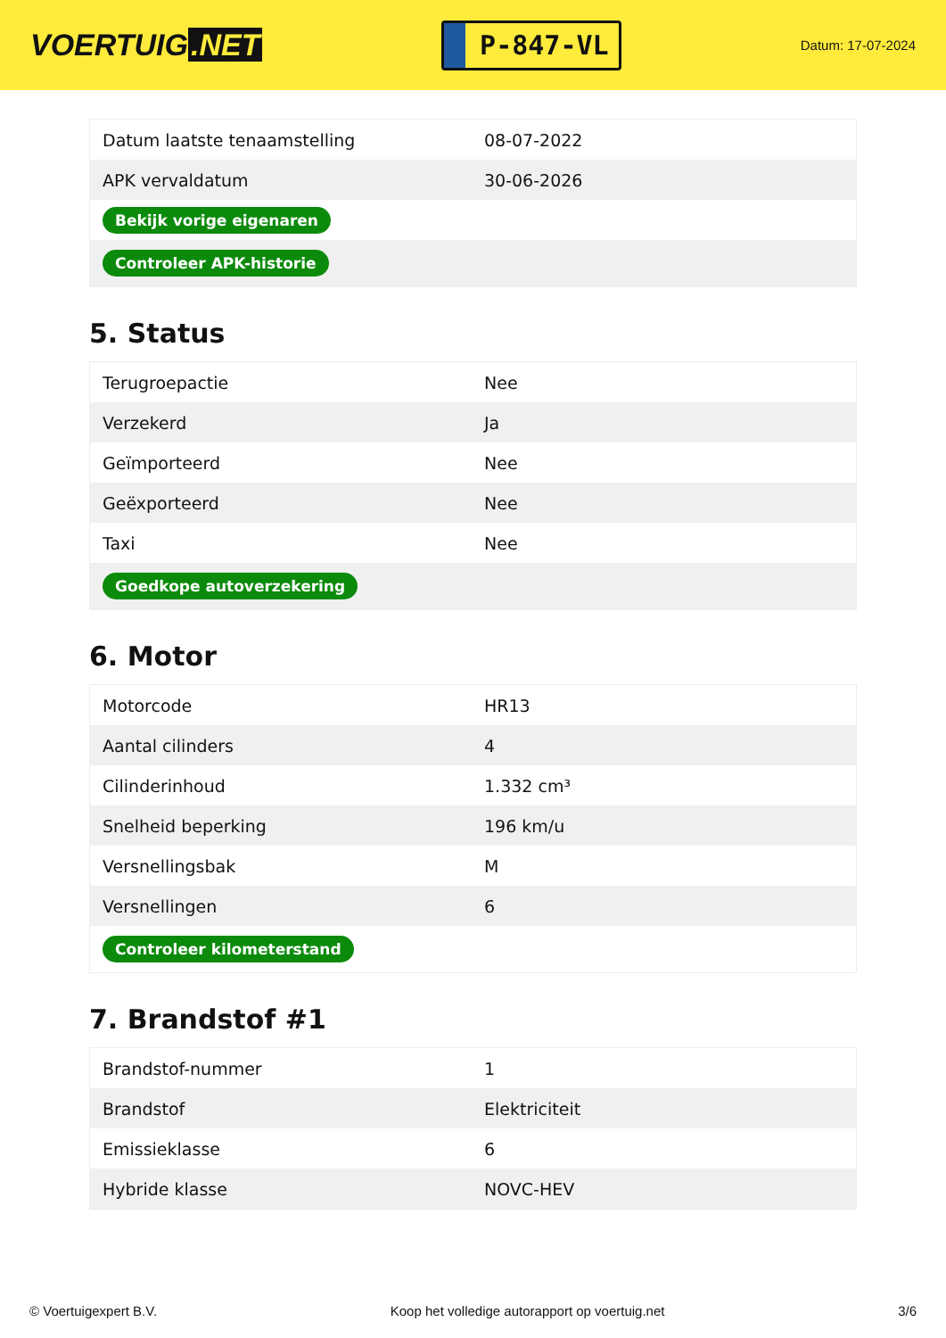VOERTUIG.NET
P-847-VL
Datum: 17-07-2024
| Datum laatste tenaamstelling | 08-07-2022 |
| APK vervaldatum | 30-06-2026 |
| Bekijk vorige eigenaren | |
| Controleer APK-historie | |
5. Status
| Terugroepactie | Nee |
| Verzekerd | Ja |
| Geïmporteerd | Nee |
| Geëxporteerd | Nee |
| Taxi | Nee |
| Goedkope autoverzekering | |
6. Motor
| Motorcode | HR13 |
| Aantal cilinders | 4 |
| Cilinderinhoud | 1.332 cm³ |
| Snelheid beperking | 196 km/u |
| Versnellingsbak | M |
| Versnellingen | 6 |
| Controleer kilometerstand | |
7. Brandstof #1
| Brandstof-nummer | 1 |
| Brandstof | Elektriciteit |
| Emissieklasse | 6 |
| Hybride klasse | NOVC-HEV |
© Voertuigexpert B.V. Koop het volledige autorapport op voertuig.net 3/6